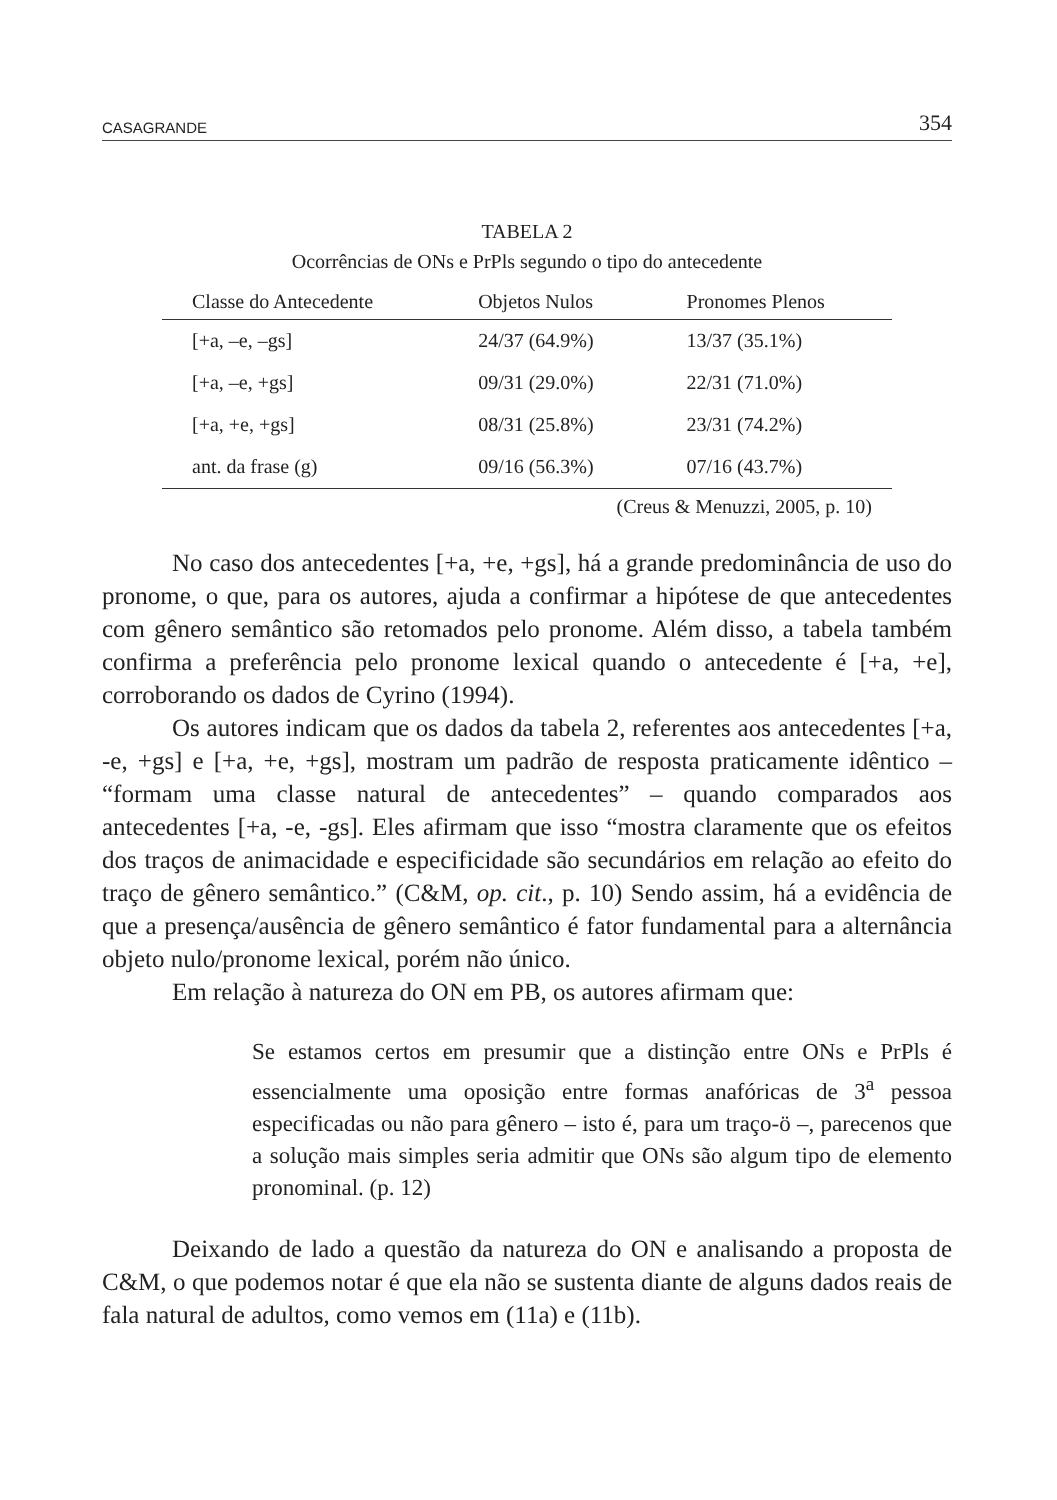CASAGRANDE 354
TABELA 2
Ocorrências de ONs e PrPls segundo o tipo do antecedente
| Classe do Antecedente | Objetos Nulos | Pronomes Plenos |
| --- | --- | --- |
| [+a, –e, –gs] | 24/37 (64.9%) | 13/37 (35.1%) |
| [+a, –e, +gs] | 09/31 (29.0%) | 22/31 (71.0%) |
| [+a, +e, +gs] | 08/31 (25.8%) | 23/31 (74.2%) |
| ant. da frase (g) | 09/16 (56.3%) | 07/16 (43.7%) |
(Creus & Menuzzi, 2005, p. 10)
No caso dos antecedentes [+a, +e, +gs], há a grande predominância de uso do pronome, o que, para os autores, ajuda a confirmar a hipótese de que antecedentes com gênero semântico são retomados pelo pronome. Além disso, a tabela também confirma a preferência pelo pronome lexical quando o antecedente é [+a, +e], corroborando os dados de Cyrino (1994).
Os autores indicam que os dados da tabela 2, referentes aos antecedentes [+a, -e, +gs] e [+a, +e, +gs], mostram um padrão de resposta praticamente idêntico – “formam uma classe natural de antecedentes” – quando comparados aos antecedentes [+a, -e, -gs]. Eles afirmam que isso “mostra claramente que os efeitos dos traços de animacidade e especificidade são secundários em relação ao efeito do traço de gênero semântico.” (C&M, op. cit., p. 10) Sendo assim, há a evidência de que a presença/ausência de gênero semântico é fator fundamental para a alternância objeto nulo/pronome lexical, porém não único.
Em relação à natureza do ON em PB, os autores afirmam que:
Se estamos certos em presumir que a distinção entre ONs e PrPls é essencialmente uma oposição entre formas anafóricas de 3<sup>a</sup> pessoa especificadas ou não para gênero – isto é, para um traço-ö –, parecenos que a solução mais simples seria admitir que ONs são algum tipo de elemento pronominal. (p. 12)
Deixando de lado a questão da natureza do ON e analisando a proposta de C&M, o que podemos notar é que ela não se sustenta diante de alguns dados reais de fala natural de adultos, como vemos em (11a) e (11b).